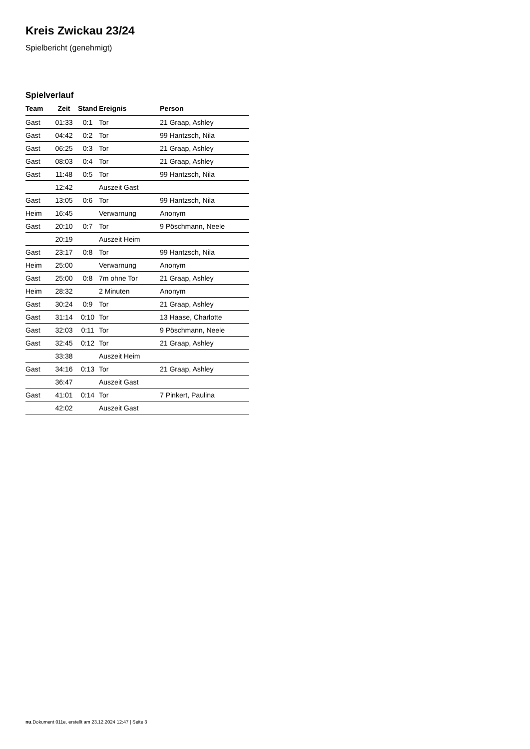Kreis Zwickau 23/24
Spielbericht (genehmigt)
Spielverlauf
| Team | Zeit | Stand | Ereignis | Person |
| --- | --- | --- | --- | --- |
| Gast | 01:33 | 0:1 | Tor | 21 Graap, Ashley |
| Gast | 04:42 | 0:2 | Tor | 99 Hantzsch, Nila |
| Gast | 06:25 | 0:3 | Tor | 21 Graap, Ashley |
| Gast | 08:03 | 0:4 | Tor | 21 Graap, Ashley |
| Gast | 11:48 | 0:5 | Tor | 99 Hantzsch, Nila |
| | 12:42 | | Auszeit Gast | |
| Gast | 13:05 | 0:6 | Tor | 99 Hantzsch, Nila |
| Heim | 16:45 | | Verwarnung | Anonym |
| Gast | 20:10 | 0:7 | Tor | 9 Pöschmann, Neele |
| | 20:19 | | Auszeit Heim | |
| Gast | 23:17 | 0:8 | Tor | 99 Hantzsch, Nila |
| Heim | 25:00 | | Verwarnung | Anonym |
| Gast | 25:00 | 0:8 | 7m ohne Tor | 21 Graap, Ashley |
| Heim | 28:32 | | 2 Minuten | Anonym |
| Gast | 30:24 | 0:9 | Tor | 21 Graap, Ashley |
| Gast | 31:14 | 0:10 | Tor | 13 Haase, Charlotte |
| Gast | 32:03 | 0:11 | Tor | 9 Pöschmann, Neele |
| Gast | 32:45 | 0:12 | Tor | 21 Graap, Ashley |
| | 33:38 | | Auszeit Heim | |
| Gast | 34:16 | 0:13 | Tor | 21 Graap, Ashley |
| | 36:47 | | Auszeit Gast | |
| Gast | 41:01 | 0:14 | Tor | 7 Pinkert, Paulina |
| | 42:02 | | Auszeit Gast | |
nu.Dokument 011e, erstellt am 23.12.2024 12:47 | Seite 3